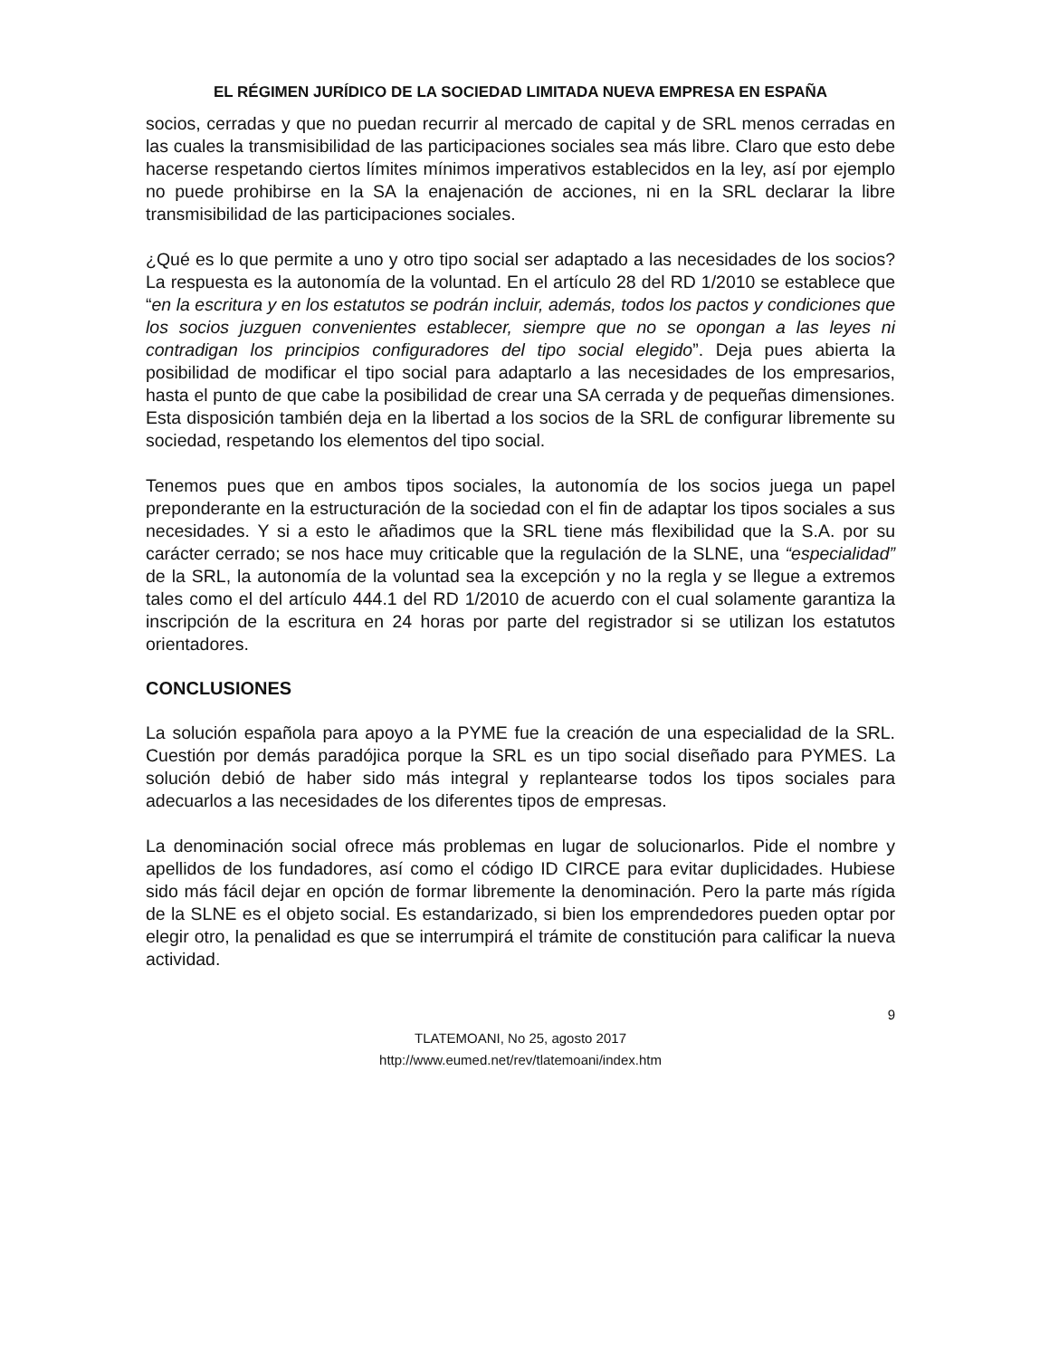EL RÉGIMEN JURÍDICO DE LA SOCIEDAD LIMITADA NUEVA EMPRESA EN ESPAÑA
socios, cerradas y que no puedan recurrir al mercado de capital y de SRL menos cerradas en las cuales la transmisibilidad de las participaciones sociales sea más libre. Claro que esto debe hacerse respetando ciertos límites mínimos imperativos establecidos en la ley, así por ejemplo no puede prohibirse en la SA la enajenación de acciones, ni en la SRL declarar la libre transmisibilidad de las participaciones sociales.
¿Qué es lo que permite a uno y otro tipo social ser adaptado a las necesidades de los socios? La respuesta es la autonomía de la voluntad. En el artículo 28 del RD 1/2010 se establece que “en la escritura y en los estatutos se podrán incluir, además, todos los pactos y condiciones que los socios juzguen convenientes establecer, siempre que no se opongan a las leyes ni contradigan los principios configuradores del tipo social elegido”. Deja pues abierta la posibilidad de modificar el tipo social para adaptarlo a las necesidades de los empresarios, hasta el punto de que cabe la posibilidad de crear una SA cerrada y de pequeñas dimensiones. Esta disposición también deja en la libertad a los socios de la SRL de configurar libremente su sociedad, respetando los elementos del tipo social.
Tenemos pues que en ambos tipos sociales, la autonomía de los socios juega un papel preponderante en la estructuración de la sociedad con el fin de adaptar los tipos sociales a sus necesidades. Y si a esto le añadimos que la SRL tiene más flexibilidad que la S.A. por su carácter cerrado; se nos hace muy criticable que la regulación de la SLNE, una “especialidad” de la SRL, la autonomía de la voluntad sea la excepción y no la regla y se llegue a extremos tales como el del artículo 444.1 del RD 1/2010 de acuerdo con el cual solamente garantiza la inscripción de la escritura en 24 horas por parte del registrador si se utilizan los estatutos orientadores.
CONCLUSIONES
La solución española para apoyo a la PYME fue la creación de una especialidad de la SRL. Cuestión por demás paradójica porque la SRL es un tipo social diseñado para PYMES. La solución debió de haber sido más integral y replantearse todos los tipos sociales para adecuarlos a las necesidades de los diferentes tipos de empresas.
La denominación social ofrece más problemas en lugar de solucionarlos. Pide el nombre y apellidos de los fundadores, así como el código ID CIRCE para evitar duplicidades. Hubiese sido más fácil dejar en opción de formar libremente la denominación. Pero la parte más rígida de la SLNE es el objeto social. Es estandarizado, si bien los emprendedores pueden optar por elegir otro, la penalidad es que se interrumpirá el trámite de constitución para calificar la nueva actividad.
9
TLATEMOANI, No 25, agosto 2017
http://www.eumed.net/rev/tlatemoani/index.htm